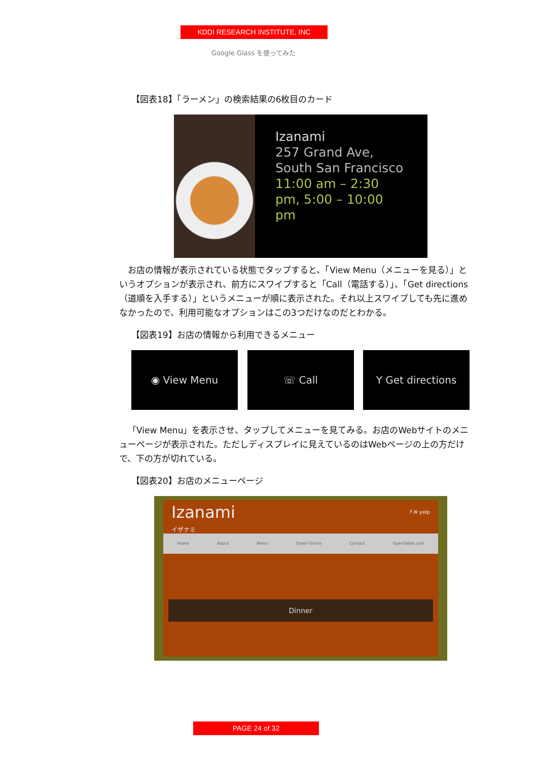KDDI RESEARCH INSTITUTE, INC
Google Glass を使ってみた
【図表18】「ラーメン」の検索結果の6枚目のカード
Izanami
257 Grand Ave, South San Francisco
11:00 am – 2:30 pm, 5:00 – 10:00 pm
お店の情報が表示されている状態でタップすると、「View Menu（メニューを見る）」というオプションが表示され、前方にスワイプすると「Call（電話する）」、「Get directions（道順を入手する）」というメニューが順に表示された。それ以上スワイプしても先に進めなかったので、利用可能なオプションはこの3つだけなのだとわかる。
【図表19】お店の情報から利用できるメニュー
◉ View Menu ☏ Call Y Get directions
「View Menu」を表示させ、タップしてメニューを見てみる。お店のWebサイトのメニューページが表示された。ただしディスプレイに見えているのはWebページの上の方だけで、下の方が切れている。
【図表20】お店のメニューページ
Izanami f ✉ yelp
イザナミ
Home About Menu Order Online Contact OpenTable.com
Dinner
PAGE 24 of 32